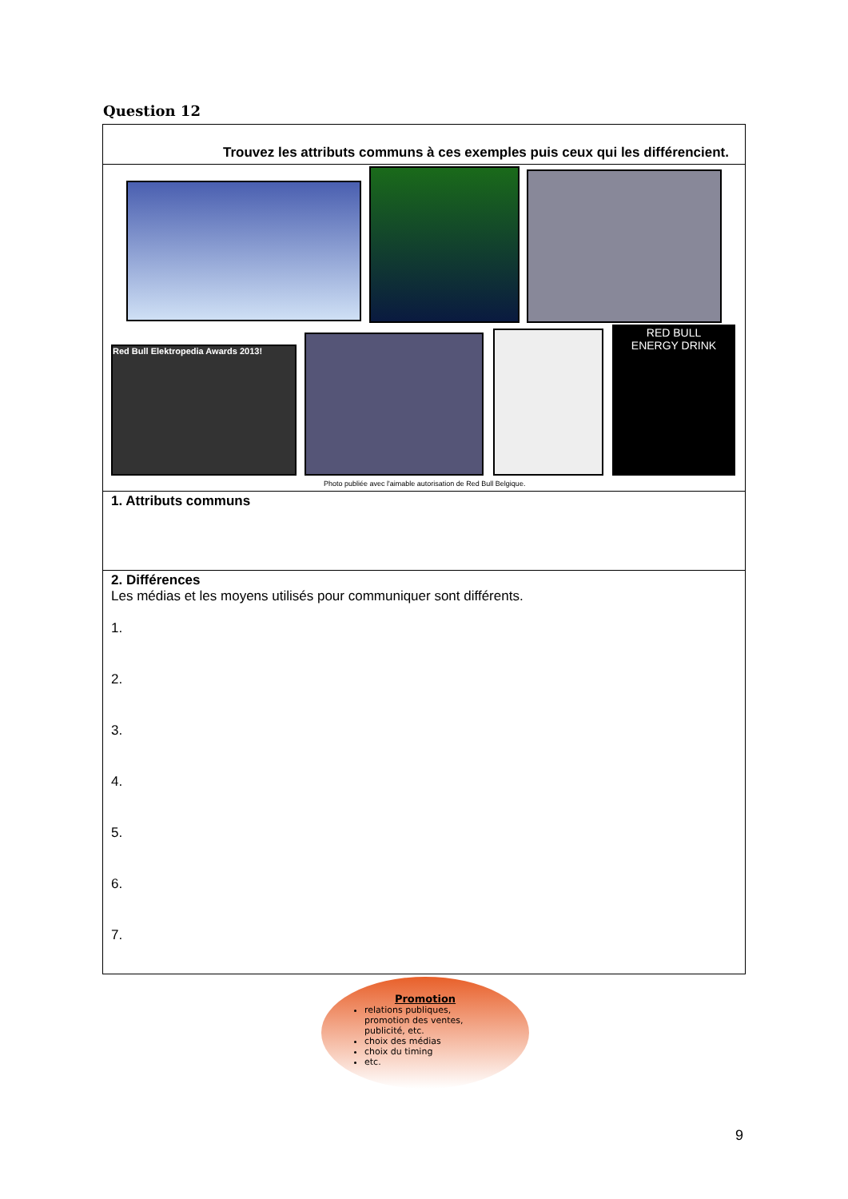Question 12
Trouvez les attributs communs à ces exemples puis ceux qui les différencient.
Red Bull Elektropedia Awards 2013!
RED BULL
ENERGY DRINK
Photo publiée avec l'aimable autorisation de Red Bull Belgique.
1. Attributs communs
2. Différences
Les médias et les moyens utilisés pour communiquer sont différents.
1.
2.
3.
4.
5.
6.
7.
Promotion
relations publiques, promotion des ventes, publicité, etc.
choix des médias
choix du timing
etc.
9